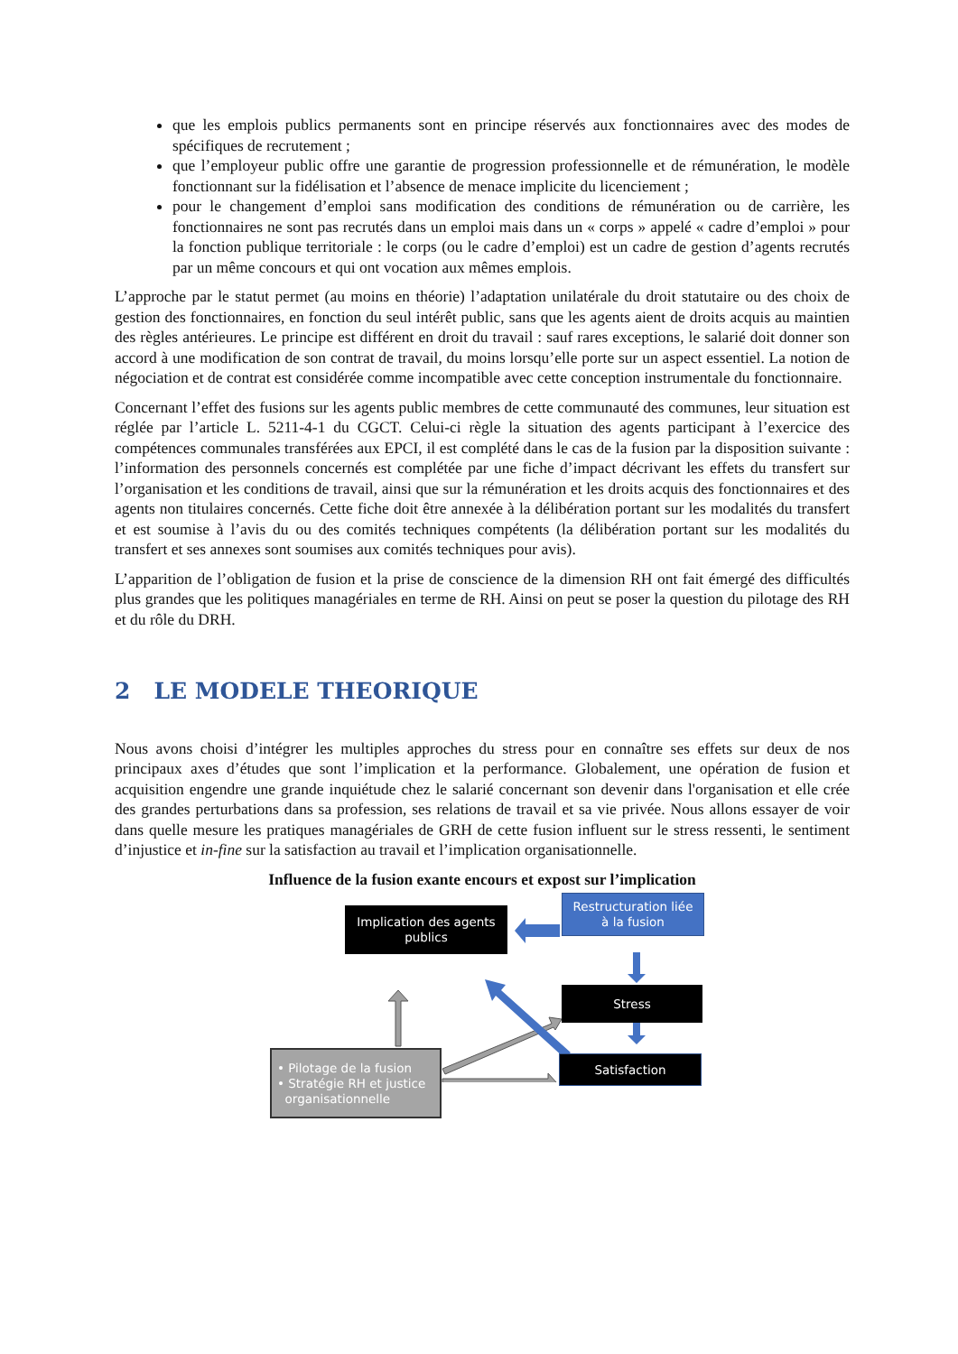que les emplois publics permanents sont en principe réservés aux fonctionnaires avec des modes de spécifiques de recrutement ;
que l’employeur public offre une garantie de progression professionnelle et de rémunération, le modèle fonctionnant sur la fidélisation et l’absence de menace implicite du licenciement ;
pour le changement d’emploi sans modification des conditions de rémunération ou de carrière, les fonctionnaires ne sont pas recrutés dans un emploi mais dans un « corps » appelé « cadre d’emploi » pour la fonction publique territoriale : le corps (ou le cadre d’emploi) est un cadre de gestion d’agents recrutés par un même concours et qui ont vocation aux mêmes emplois.
L’approche par le statut permet (au moins en théorie) l’adaptation unilatérale du droit statutaire ou des choix de gestion des fonctionnaires, en fonction du seul intérêt public, sans que les agents aient de droits acquis au maintien des règles antérieures. Le principe est différent en droit du travail : sauf rares exceptions, le salarié doit donner son accord à une modification de son contrat de travail, du moins lorsqu’elle porte sur un aspect essentiel. La notion de négociation et de contrat est considérée comme incompatible avec cette conception instrumentale du fonctionnaire.
Concernant l’effet des fusions sur les agents public membres de cette communauté des communes, leur situation est réglée par l’article L. 5211-4-1 du CGCT. Celui-ci règle la situation des agents participant à l’exercice des compétences communales transférées aux EPCI, il est complété dans le cas de la fusion par la disposition suivante : l’information des personnels concernés est complétée par une fiche d’impact décrivant les effets du transfert sur l’organisation et les conditions de travail, ainsi que sur la rémunération et les droits acquis des fonctionnaires et des agents non titulaires concernés. Cette fiche doit être annexée à la délibération portant sur les modalités du transfert et est soumise à l’avis du ou des comités techniques compétents (la délibération portant sur les modalités du transfert et ses annexes sont soumises aux comités techniques pour avis).
L’apparition de l’obligation de fusion et la prise de conscience de la dimension RH ont fait émergé des difficultés plus grandes que les politiques managériales en terme de RH. Ainsi on peut se poser la question du pilotage des RH et du rôle du DRH.
2 LE MODELE THEORIQUE
Nous avons choisi d’intégrer les multiples approches du stress pour en connaître ses effets sur deux de nos principaux axes d’études que sont l’implication et la performance. Globalement, une opération de fusion et acquisition engendre une grande inquiétude chez le salarié concernant son devenir dans l'organisation et elle crée des grandes perturbations dans sa profession, ses relations de travail et sa vie privée. Nous allons essayer de voir dans quelle mesure les pratiques managériales de GRH de cette fusion influent sur le stress ressenti, le sentiment d’injustice et in-fine sur la satisfaction au travail et l’implication organisationnelle.
Influence de la fusion exante encours et expost sur l’implication
Implication des agents publics
Restructuration liée
à la fusion
Stress
Satisfaction
• Pilotage de la fusion
• Stratégie RH et justice
organisationnelle